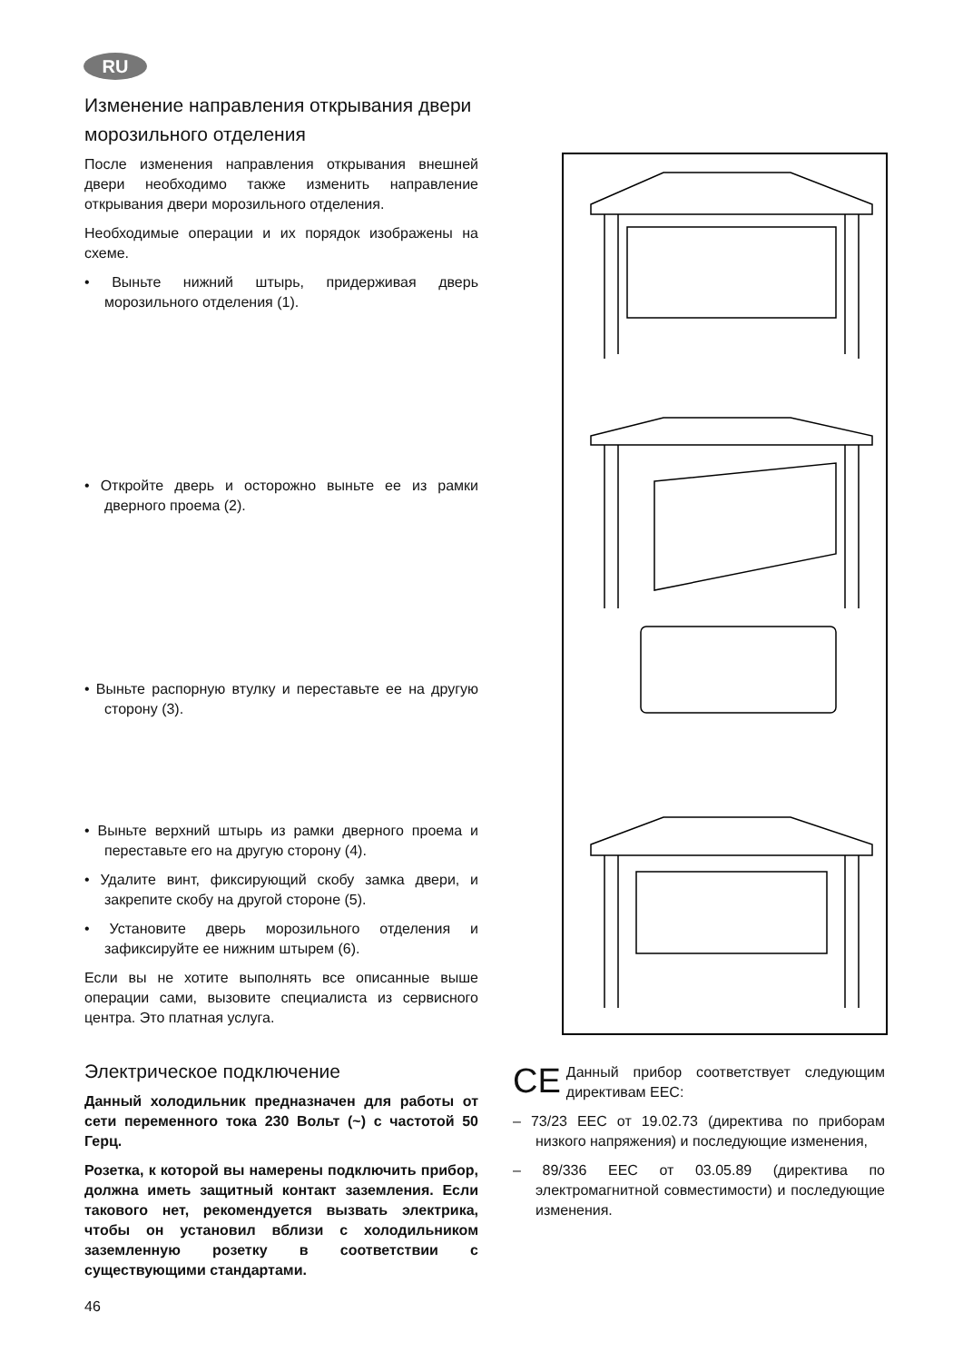RU
Изменение направления открывания двери морозильного отделения
После изменения направления открывания внешней двери необходимо также изменить направление открывания двери морозильного отделения.
Необходимые операции и их порядок изображены на схеме.
• Выньте нижний штырь, придерживая дверь морозильного отделения (1).
• Откройте дверь и осторожно выньте ее из рамки дверного проема (2).
• Выньте распорную втулку и переставьте ее на другую сторону (3).
• Выньте верхний штырь из рамки дверного проема и переставьте его на другую сторону (4).
• Удалите винт, фиксирующий скобу замка двери, и закрепите скобу на другой стороне (5).
• Установите дверь морозильного отделения и зафиксируйте ее нижним штырем (6).
Если вы не хотите выполнять все описанные выше операции сами, вызовите специалиста из сервисного центра. Это платная услуга.
Электрическое подключение
Данный холодильник предназначен для работы от сети переменного тока 230 Вольт (~) с частотой 50 Герц.
Розетка, к которой вы намерены подключить прибор, должна иметь защитный контакт заземления. Если такового нет, рекомендуется вызвать электрика, чтобы он установил вблизи с холодильником заземленную розетку в соответствии с существующими стандартами.
CE
Данный прибор соответствует следующим директивам ЕЕС:
– 73/23 EEC от 19.02.73 (директива по приборам низкого напряжения) и последующие изменения,
– 89/336 EEC от 03.05.89 (директива по электромагнитной совместимости) и последующие изменения.
46